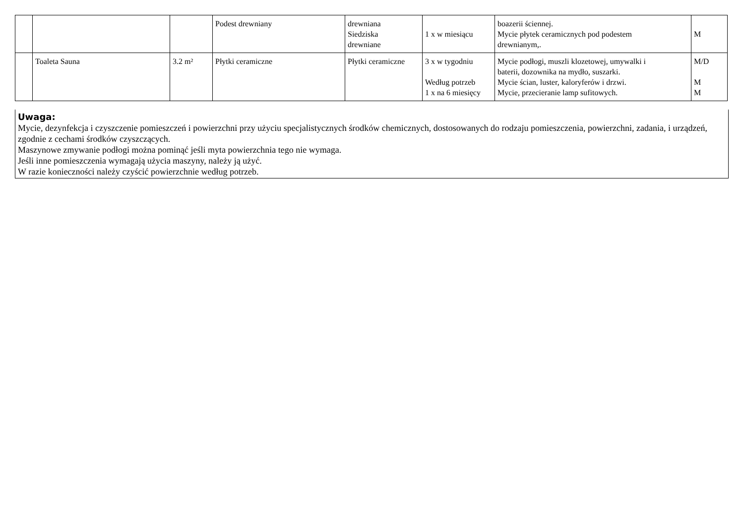| | | | Podest drewniany | drewniana Siedziska drewniane | 1 x w miesiącu | boazerii ściennej. Mycie płytek ceramicznych pod podestem drewnianym,. | M |
| | Toaleta Sauna | 3.2 m² | Płytki ceramiczne | Płytki ceramiczne | 3 x w tygodniu Według potrzeb 1 x na 6 miesięcy | Mycie podłogi, muszli klozetowej, umywalki i baterii, dozownika na mydło, suszarki. Mycie ścian, luster, kaloryferów i drzwi. Mycie, przecieranie lamp sufitowych. | M/D M M |
Uwaga:
Mycie, dezynfekcja i czyszczenie pomieszczeń i powierzchni przy użyciu specjalistycznych środków chemicznych, dostosowanych do rodzaju pomieszczenia, powierzchni, zadania, i urządzeń, zgodnie z cechami środków czyszczących.
Maszynowe zmywanie podłogi można pominąć jeśli myta powierzchnia tego nie wymaga.
Jeśli inne pomieszczenia wymagają użycia maszyny, należy ją użyć.
W razie konieczności należy czyścić powierzchnie według potrzeb.